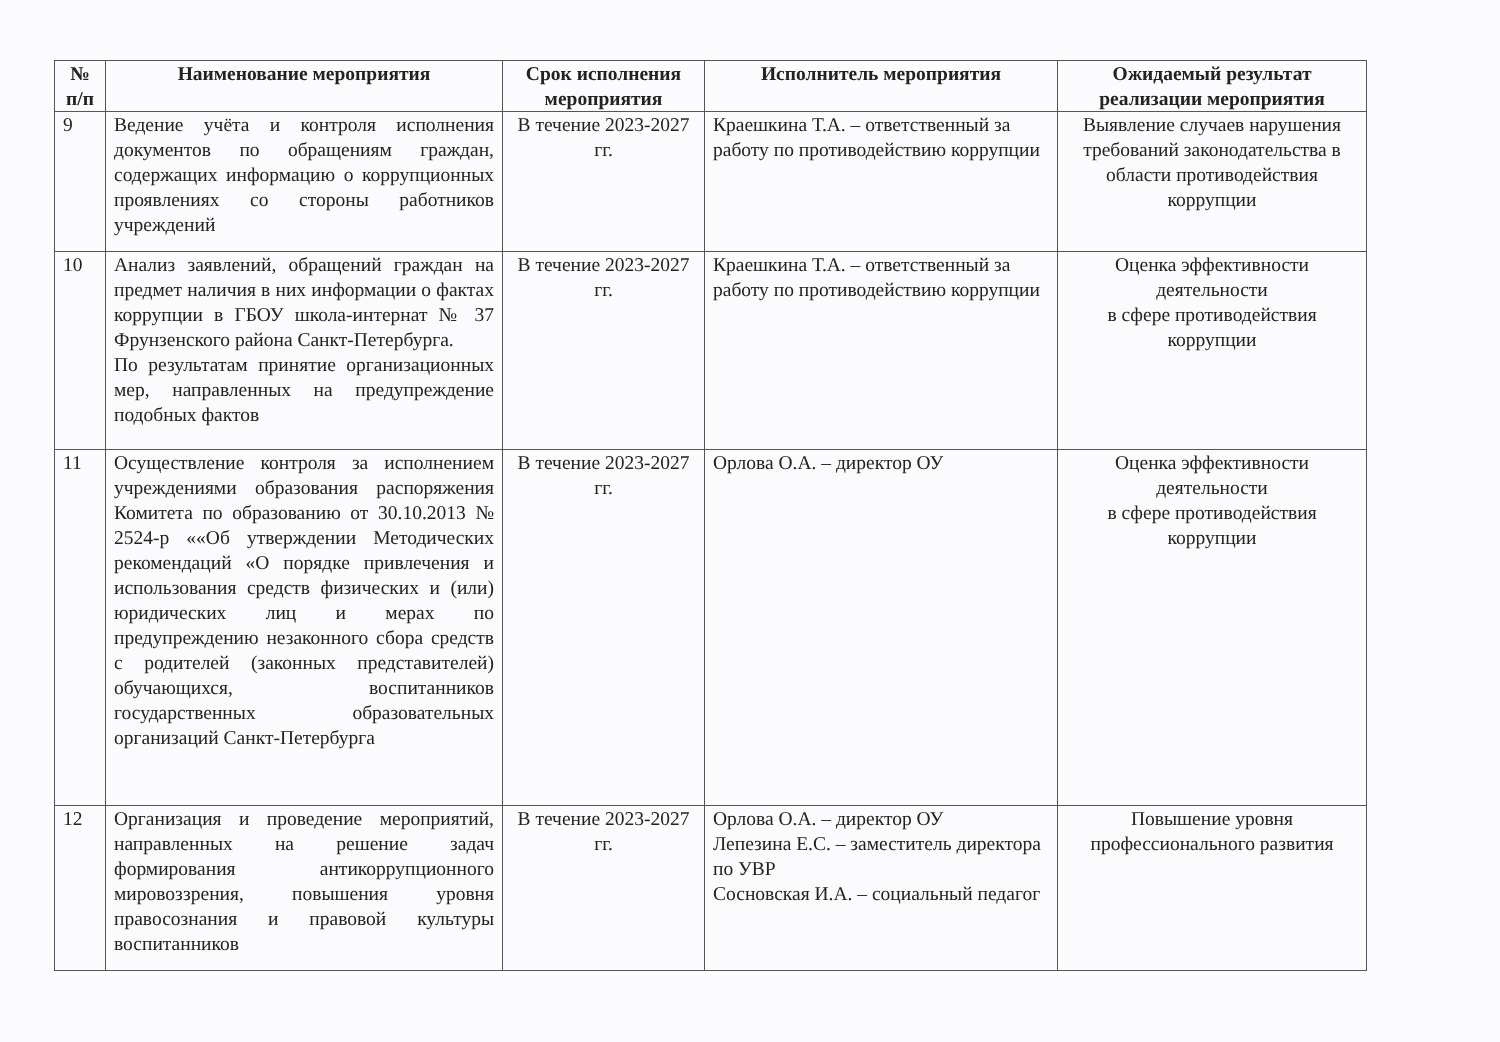| № п/п | Наименование мероприятия | Срок исполнения мероприятия | Исполнитель мероприятия | Ожидаемый результат реализации мероприятия |
| --- | --- | --- | --- | --- |
| 9 | Ведение учёта и контроля исполнения документов по обращениям граждан, содержащих информацию о коррупционных проявлениях со стороны работников учреждений | В течение 2023-2027 гг. | Краешкина Т.А. – ответственный за работу по противодействию коррупции | Выявление случаев нарушения требований законодательства в области противодействия коррупции |
| 10 | Анализ заявлений, обращений граждан на предмет наличия в них информации о фактах коррупции в ГБОУ школа-интернат № 37 Фрунзенского района Санкт-Петербурга. По результатам принятие организационных мер, направленных на предупреждение подобных фактов | В течение 2023-2027 гг. | Краешкина Т.А. – ответственный за работу по противодействию коррупции | Оценка эффективности деятельности в сфере противодействия коррупции |
| 11 | Осуществление контроля за исполнением учреждениями образования распоряжения Комитета по образованию от 30.10.2013 № 2524-р ««Об утверждении Методических рекомендаций «О порядке привлечения и использования средств физических и (или) юридических лиц и мерах по предупреждению незаконного сбора средств с родителей (законных представителей) обучающихся, воспитанников государственных образовательных организаций Санкт-Петербурга | В течение 2023-2027 гг. | Орлова О.А. – директор ОУ | Оценка эффективности деятельности в сфере противодействия коррупции |
| 12 | Организация и проведение мероприятий, направленных на решение задач формирования антикоррупционного мировоззрения, повышения уровня правосознания и правовой культуры воспитанников | В течение 2023-2027 гг. | Орлова О.А. – директор ОУ Лепезина Е.С. – заместитель директора по УВР Сосновская И.А. – социальный педагог | Повышение уровня профессионального развития |